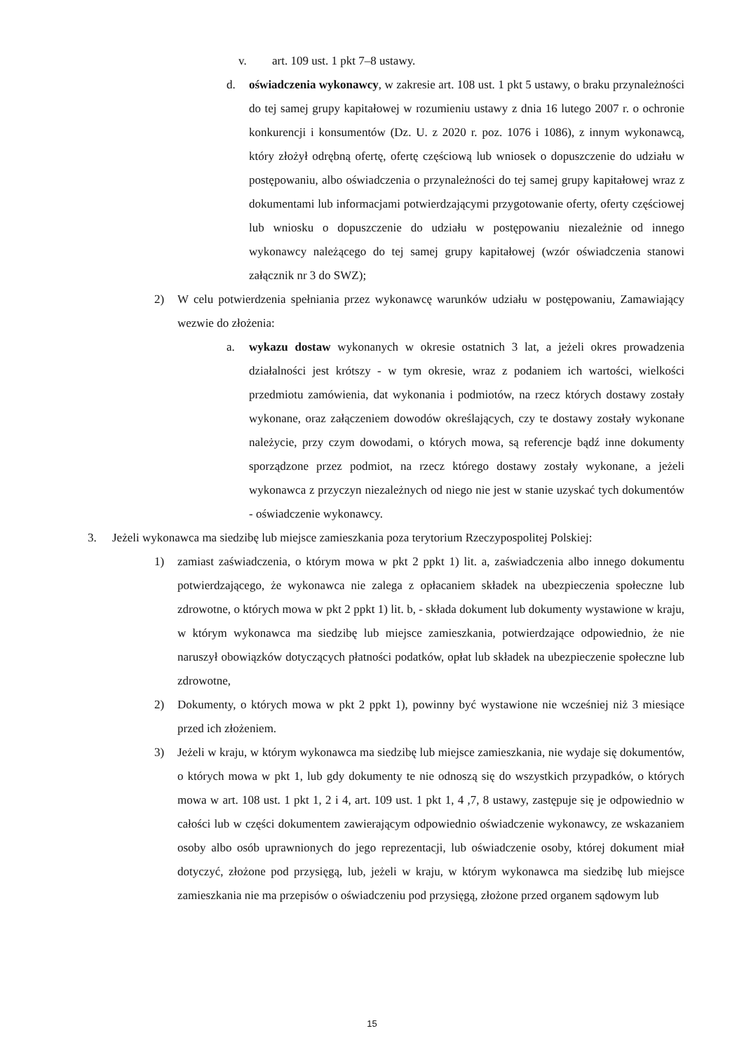v. art. 109 ust. 1 pkt 7–8 ustawy.
d. oświadczenia wykonawcy, w zakresie art. 108 ust. 1 pkt 5 ustawy, o braku przynależności do tej samej grupy kapitałowej w rozumieniu ustawy z dnia 16 lutego 2007 r. o ochronie konkurencji i konsumentów (Dz. U. z 2020 r. poz. 1076 i 1086), z innym wykonawcą, który złożył odrębną ofertę, ofertę częściową lub wniosek o dopuszczenie do udziału w postępowaniu, albo oświadczenia o przynależności do tej samej grupy kapitałowej wraz z dokumentami lub informacjami potwierdzającymi przygotowanie oferty, oferty częściowej lub wniosku o dopuszczenie do udziału w postępowaniu niezależnie od innego wykonawcy należącego do tej samej grupy kapitałowej (wzór oświadczenia stanowi załącznik nr 3 do SWZ);
2) W celu potwierdzenia spełniania przez wykonawcę warunków udziału w postępowaniu, Zamawiający wezwie do złożenia:
a. wykazu dostaw wykonanych w okresie ostatnich 3 lat, a jeżeli okres prowadzenia działalności jest krótszy - w tym okresie, wraz z podaniem ich wartości, wielkości przedmiotu zamówienia, dat wykonania i podmiotów, na rzecz których dostawy zostały wykonane, oraz załączeniem dowodów określających, czy te dostawy zostały wykonane należycie, przy czym dowodami, o których mowa, są referencje bądź inne dokumenty sporządzone przez podmiot, na rzecz którego dostawy zostały wykonane, a jeżeli wykonawca z przyczyn niezależnych od niego nie jest w stanie uzyskać tych dokumentów - oświadczenie wykonawcy.
3. Jeżeli wykonawca ma siedzibę lub miejsce zamieszkania poza terytorium Rzeczypospolitej Polskiej:
1) zamiast zaświadczenia, o którym mowa w pkt 2 ppkt 1) lit. a, zaświadczenia albo innego dokumentu potwierdzającego, że wykonawca nie zalega z opłacaniem składek na ubezpieczenia społeczne lub zdrowotne, o których mowa w pkt 2 ppkt 1) lit. b, - składa dokument lub dokumenty wystawione w kraju, w którym wykonawca ma siedzibę lub miejsce zamieszkania, potwierdzające odpowiednio, że nie naruszył obowiązków dotyczących płatności podatków, opłat lub składek na ubezpieczenie społeczne lub zdrowotne,
2) Dokumenty, o których mowa w pkt 2 ppkt 1), powinny być wystawione nie wcześniej niż 3 miesiące przed ich złożeniem.
3) Jeżeli w kraju, w którym wykonawca ma siedzibę lub miejsce zamieszkania, nie wydaje się dokumentów, o których mowa w pkt 1, lub gdy dokumenty te nie odnoszą się do wszystkich przypadków, o których mowa w art. 108 ust. 1 pkt 1, 2 i 4, art. 109 ust. 1 pkt 1, 4 ,7, 8 ustawy, zastępuje się je odpowiednio w całości lub w części dokumentem zawierającym odpowiednio oświadczenie wykonawcy, ze wskazaniem osoby albo osób uprawnionych do jego reprezentacji, lub oświadczenie osoby, której dokument miał dotyczyć, złożone pod przysięgą, lub, jeżeli w kraju, w którym wykonawca ma siedzibę lub miejsce zamieszkania nie ma przepisów o oświadczeniu pod przysięgą, złożone przed organem sądowym lub
15